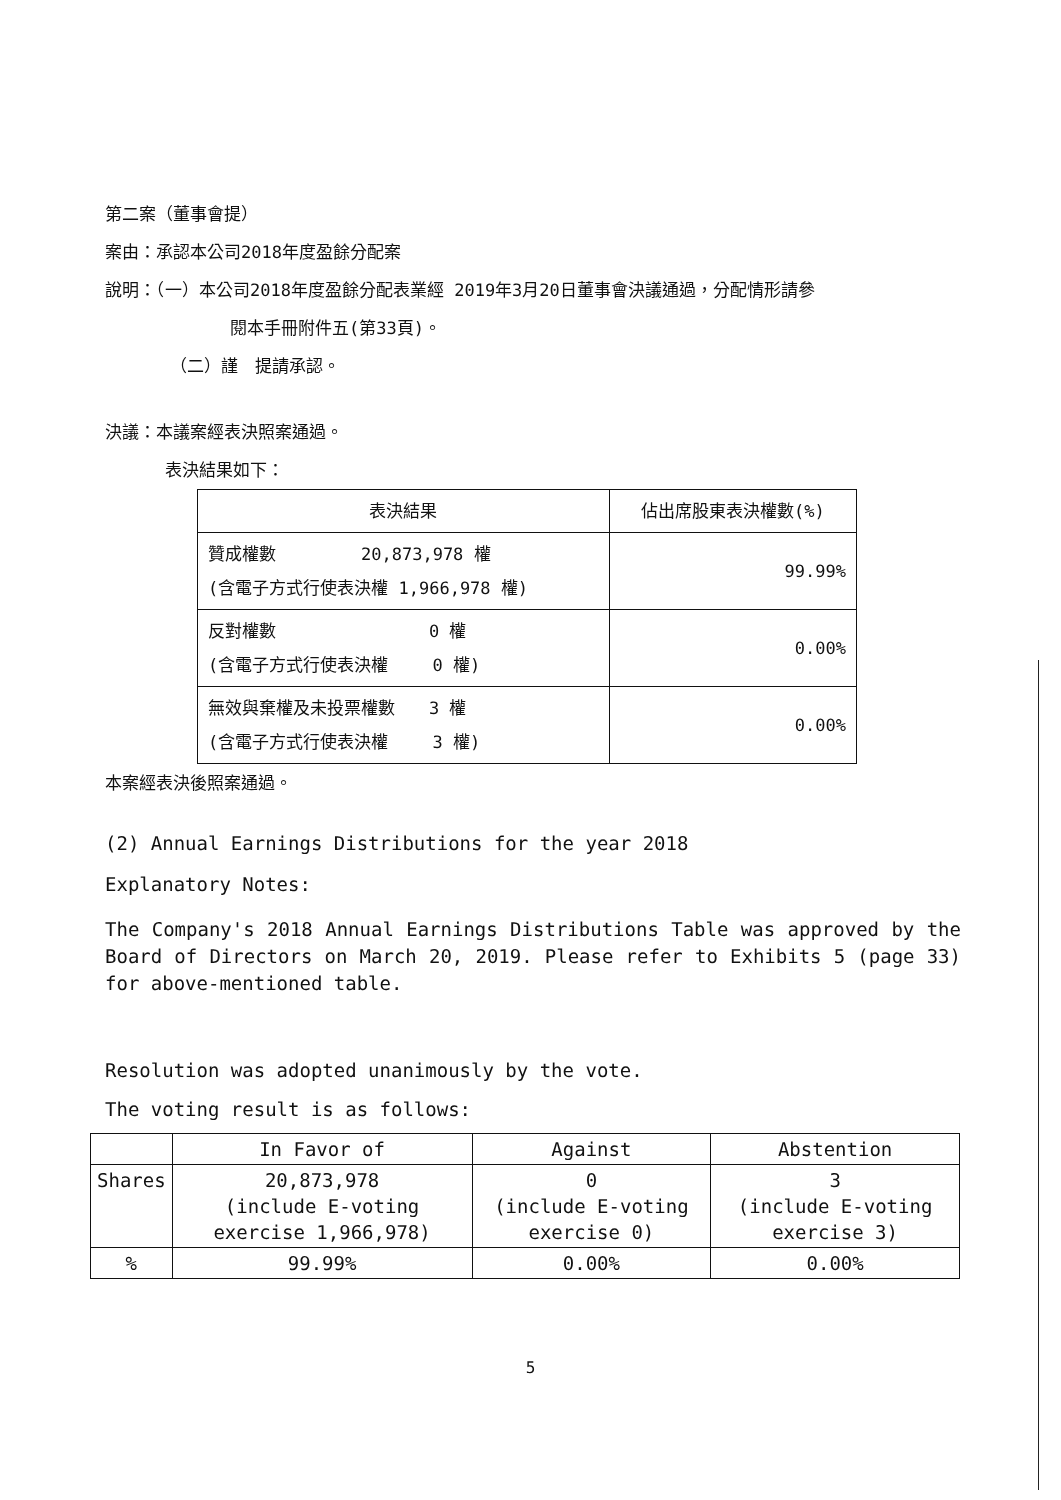第二案（董事會提）
案由：承認本公司2018年度盈餘分配案
說明：（一）本公司2018年度盈餘分配表業經 2019年3月20日董事會決議通過，分配情形請參
閱本手冊附件五(第33頁)。
（二）謹　提請承認。
決議：本議案經表決照案通過。
表決結果如下：
| 表決結果 | 佔出席股東表決權數(%) |
| --- | --- |
| 贊成權數 20,873,978 權 (含電子方式行使表決權 1,966,978 權) | 99.99% |
| 反對權數 0 權 (含電子方式行使表決權 0 權) | 0.00% |
| 無效與棄權及未投票權數 3 權 (含電子方式行使表決權 3 權) | 0.00% |
本案經表決後照案通過。
(2) Annual Earnings Distributions for the year 2018
Explanatory Notes:
The Company's 2018 Annual Earnings Distributions Table was approved by the Board of Directors on March 20, 2019. Please refer to Exhibits 5 (page 33) for above-mentioned table.
Resolution was adopted unanimously by the vote.
The voting result is as follows:
| | In Favor of | Against | Abstention |
| --- | --- | --- | --- |
| Shares | 20,873,978 (include E-voting exercise 1,966,978) | 0 (include E-voting exercise 0) | 3 (include E-voting exercise 3) |
| % | 99.99% | 0.00% | 0.00% |
5